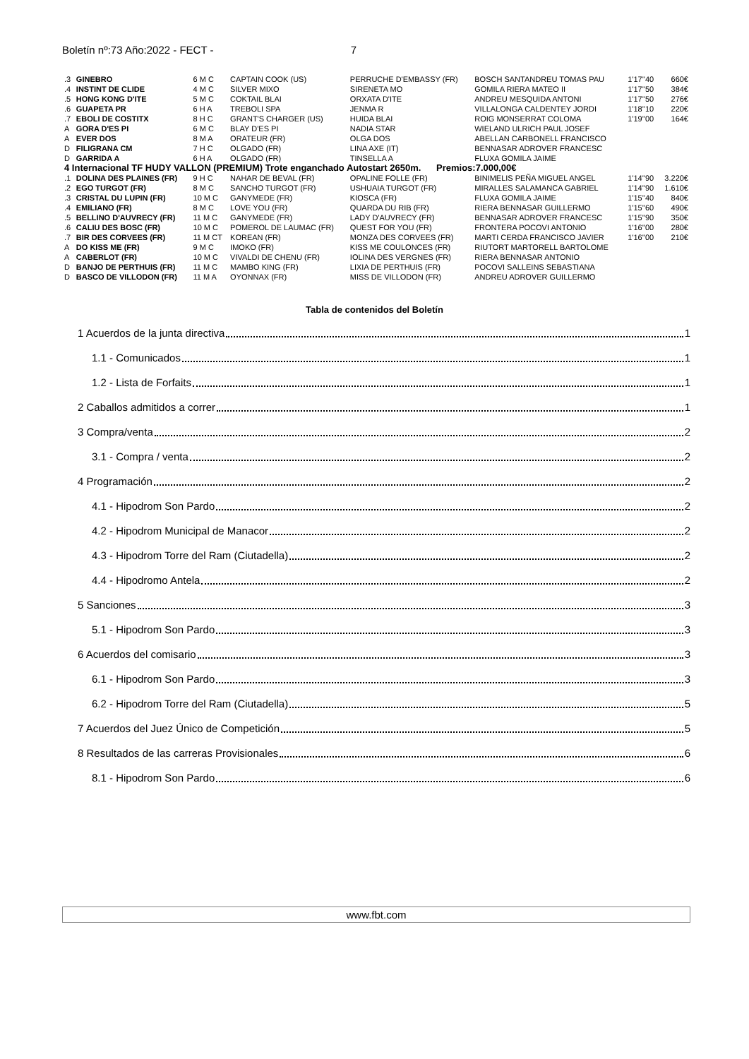Boletín nº:73 Año:2022 - FECT - 7
| .3 | GINEBRO | 6 M C | CAPTAIN COOK (US) | PERRUCHE D'EMBASSY (FR) | BOSCH SANTANDREU TOMAS PAU | 1'17''40 | 660€ |
| .4 | INSTINT DE CLIDE | 4 M C | SILVER MIXO | SIRENETA MO | GOMILA RIERA MATEO II | 1'17''50 | 384€ |
| .5 | HONG KONG D'ITE | 5 M C | COKTAIL BLAI | ORXATA D'ITE | ANDREU MESQUIDA ANTONI | 1'17''50 | 276€ |
| .6 | GUAPETA PR | 6 H A | TREBOLI SPA | JENMA R | VILLALONGA CALDENTEY JORDI | 1'18''10 | 220€ |
| .7 | EBOLI DE COSTITX | 8 H C | GRANT'S CHARGER (US) | HUIDA BLAI | ROIG MONSERRAT COLOMA | 1'19''00 | 164€ |
| A | GORA D'ES PI | 6 M C | BLAY D'ES PI | NADIA STAR | WIELAND ULRICH PAUL JOSEF | | |
| A | EVER DOS | 8 M A | ORATEUR (FR) | OLGA DOS | ABELLAN CARBONELL FRANCISCO | | |
| D | FILIGRANA CM | 7 H C | OLGADO (FR) | LINA AXE (IT) | BENNASAR ADROVER FRANCESC | | |
| D | GARRIDA A | 6 H A | OLGADO (FR) | TINSELLA A | FLUXA GOMILA JAIME | | |
| 4 Internacional TF HUDY VALLON (PREMIUM) Trote enganchado Autostart 2650m. Premios:7.000,00€ | | | | | | | |
| .1 | DOLINA DES PLAINES (FR) | 9 H C | NAHAR DE BEVAL (FR) | OPALINE FOLLE (FR) | BINIMELIS PEÑA MIGUEL ANGEL | 1'14''90 | 3.220€ |
| .2 | EGO TURGOT (FR) | 8 M C | SANCHO TURGOT (FR) | USHUAIA TURGOT (FR) | MIRALLES SALAMANCA GABRIEL | 1'14''90 | 1.610€ |
| .3 | CRISTAL DU LUPIN (FR) | 10 M C | GANYMEDE (FR) | KIOSCA (FR) | FLUXA GOMILA JAIME | 1'15''40 | 840€ |
| .4 | EMILIANO (FR) | 8 M C | LOVE YOU (FR) | QUARDA DU RIB (FR) | RIERA BENNASAR GUILLERMO | 1'15''60 | 490€ |
| .5 | BELLINO D'AUVRECY (FR) | 11 M C | GANYMEDE (FR) | LADY D'AUVRECY (FR) | BENNASAR ADROVER FRANCESC | 1'15''90 | 350€ |
| .6 | CALIU DES BOSC (FR) | 10 M C | POMEROL DE LAUMAC (FR) | QUEST FOR YOU (FR) | FRONTERA POCOVI ANTONIO | 1'16''00 | 280€ |
| .7 | BIR DES CORVEES (FR) | 11 M CT | KOREAN (FR) | MONZA DES CORVEES (FR) | MARTI CERDA FRANCISCO JAVIER | 1'16''00 | 210€ |
| A | DO KISS ME (FR) | 9 M C | IMOKO (FR) | KISS ME COULONCES (FR) | RIUTORT MARTORELL BARTOLOME | | |
| A | CABERLOT (FR) | 10 M C | VIVALDI DE CHENU (FR) | IOLINA DES VERGNES (FR) | RIERA BENNASAR ANTONIO | | |
| D | BANJO DE PERTHUIS (FR) | 11 M C | MAMBO KING (FR) | LIXIA DE PERTHUIS (FR) | POCOVI SALLEINS SEBASTIANA | | |
| D | BASCO DE VILLODON (FR) | 11 M A | OYONNAX (FR) | MISS DE VILLODON (FR) | ANDREU ADROVER GUILLERMO | | |
Tabla de contenidos del Boletín
1 Acuerdos de la junta directiva 1
1.1 - Comunicados 1
1.2 - Lista de Forfaits 1
2 Caballos admitidos a correr 1
3 Compra/venta 2
3.1 - Compra / venta 2
4 Programación 2
4.1 - Hipodrom Son Pardo 2
4.2 - Hipodrom Municipal de Manacor 2
4.3 - Hipodrom Torre del Ram (Ciutadella) 2
4.4 - Hipodromo Antela 2
5 Sanciones 3
5.1 - Hipodrom Son Pardo 3
6 Acuerdos del comisario 3
6.1 - Hipodrom Son Pardo 3
6.2 - Hipodrom Torre del Ram (Ciutadella) 5
7 Acuerdos del Juez Único de Competición 5
8 Resultados de las carreras Provisionales 6
8.1 - Hipodrom Son Pardo 6
www.fbt.com